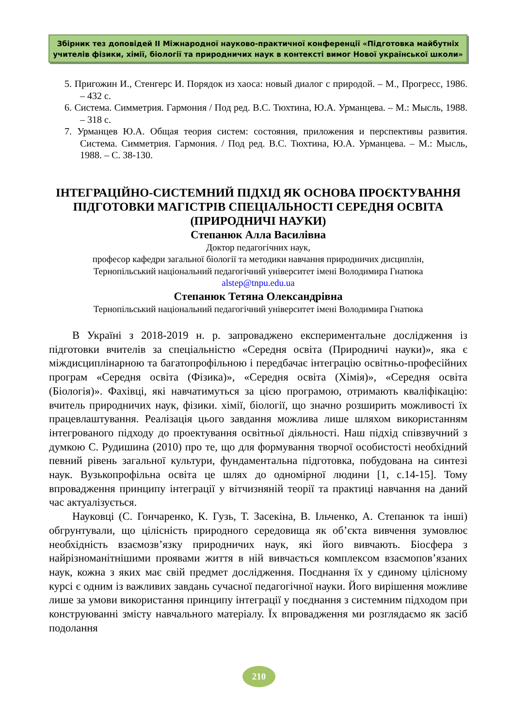Збірник тез доповідей ІІ Міжнародної науково-практичної конференції «Підготовка майбутніх учителів фізики, хімії, біології та природничих наук в контексті вимог Нової української школи»
5. Пригожин И., Стенгерс И. Порядок из хаоса: новый диалог с природой. – М., Прогресс, 1986. – 432 с.
6. Система. Симметрия. Гармония / Под ред. В.С. Тюхтина, Ю.А. Урманцева. – М.: Мысль, 1988. – 318 с.
7. Урманцев Ю.А. Общая теория систем: состояния, приложения и перспективы развития. Система. Симметрия. Гармония. / Под ред. В.С. Тюхтина, Ю.А. Урманцева. – М.: Мысль, 1988. – С. 38-130.
ІНТЕГРАЦІЙНО-СИСТЕМНИЙ ПІДХІД ЯК ОСНОВА ПРОЄКТУВАННЯ ПІДГОТОВКИ МАГІСТРІВ СПЕЦІАЛЬНОСТІ СЕРЕДНЯ ОСВІТА (ПРИРОДНИЧІ НАУКИ)
Степанюк Алла Василівна
Доктор педагогічних наук,
професор кафедри загальної біології та методики навчання природничих дисциплін,
Тернопільський національний педагогічний університет імені Володимира Гнатюка
alstep@tnpu.edu.ua
Степанюк Тетяна Олександрівна
Тернопільський національний педагогічний університет імені Володимира Гнатюка
В Україні з 2018-2019 н. р. запроваджено експериментальне дослідження із підготовки вчителів за спеціальністю «Середня освіта (Природничі науки)», яка є міждисциплінарною та багатопрофільною і передбачає інтеграцію освітньо-професійних програм «Середня освіта (Фізика)», «Середня освіта (Хімія)», «Середня освіта (Біологія)». Фахівці, які навчатимуться за цією програмою, отримають кваліфікацію: вчитель природничих наук, фізики. хімії, біології, що значно розширить можливості їх працевлаштування. Реалізація цього завдання можлива лише шляхом використанням інтегрованого підходу до проектування освітньої діяльності. Наш підхід співзвучний з думкою С. Рудишина (2010) про те, що для формування творчої особистості необхідний певний рівень загальної культури, фундаментальна підготовка, побудована на синтезі наук. Вузькопрофільна освіта це шлях до одномірної людини [1, с.14-15]. Тому впровадження принципу інтеграції у вітчизняній теорії та практиці навчання на даний час актуалізується.
Науковці (С. Гончаренко, К. Гузь, Т. Засекіна, В. Ільченко, А. Степанюк та інші) обгрунтували, що цілісність природного середовища як об’єкта вивчення зумовлює необхідність взаємозв’язку природничих наук, які його вивчають. Біосфера з найрізноманітнішими проявами життя в ній вивчається комплексом взаємопов’язаних наук, кожна з яких має свій предмет дослідження. Поєднання їх у єдиному цілісному курсі є одним із важливих завдань сучасної педагогічної науки. Його вирішення можливе лише за умови використання принципу інтеграції у поєднання з системним підходом при конструюванні змісту навчального матеріалу. Їх впровадження ми розглядаємо як засіб подолання
210